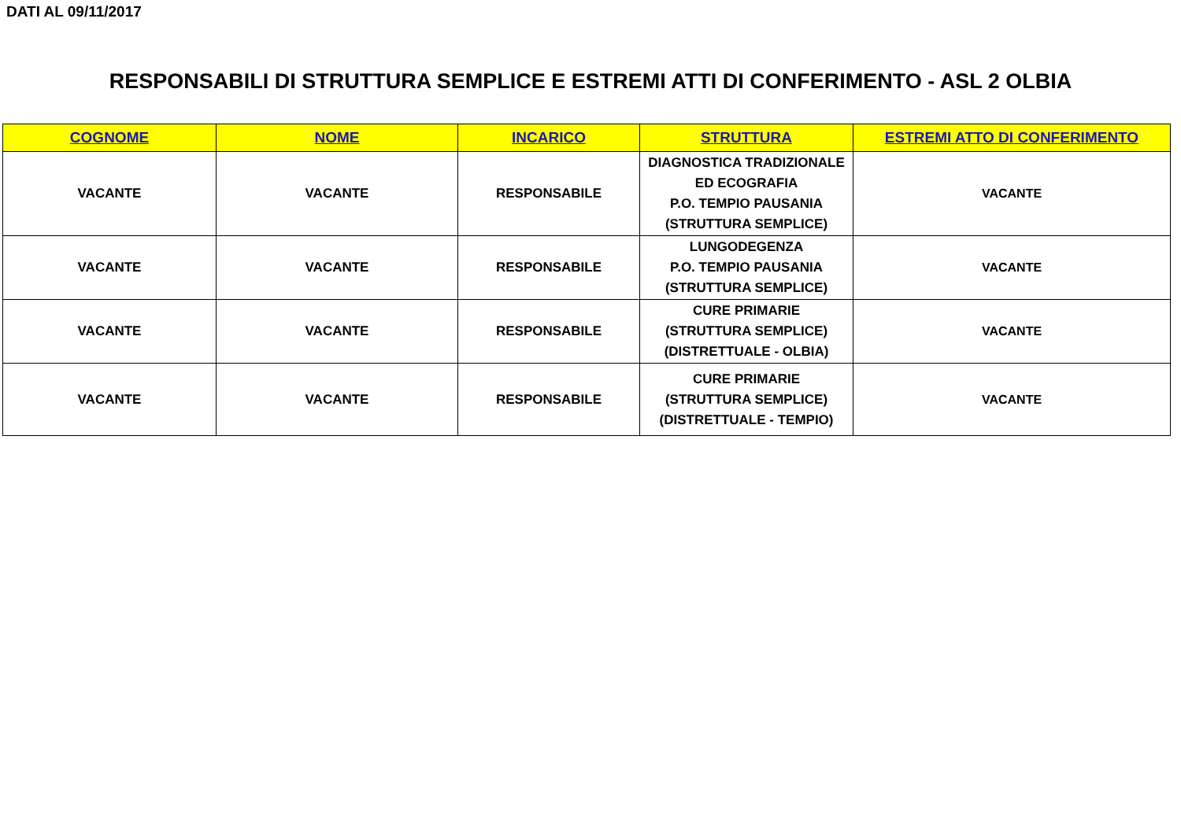DATI AL 09/11/2017
RESPONSABILI DI STRUTTURA SEMPLICE E ESTREMI ATTI DI CONFERIMENTO - ASL 2 OLBIA
| COGNOME | NOME | INCARICO | STRUTTURA | ESTREMI ATTO DI CONFERIMENTO |
| --- | --- | --- | --- | --- |
| VACANTE | VACANTE | RESPONSABILE | DIAGNOSTICA TRADIZIONALE ED ECOGRAFIA P.O. TEMPIO PAUSANIA (STRUTTURA SEMPLICE) | VACANTE |
| VACANTE | VACANTE | RESPONSABILE | LUNGODEGENZA P.O. TEMPIO PAUSANIA (STRUTTURA SEMPLICE) | VACANTE |
| VACANTE | VACANTE | RESPONSABILE | CURE PRIMARIE (STRUTTURA SEMPLICE) (DISTRETTUALE - OLBIA) | VACANTE |
| VACANTE | VACANTE | RESPONSABILE | CURE PRIMARIE (STRUTTURA SEMPLICE) (DISTRETTUALE - TEMPIO) | VACANTE |